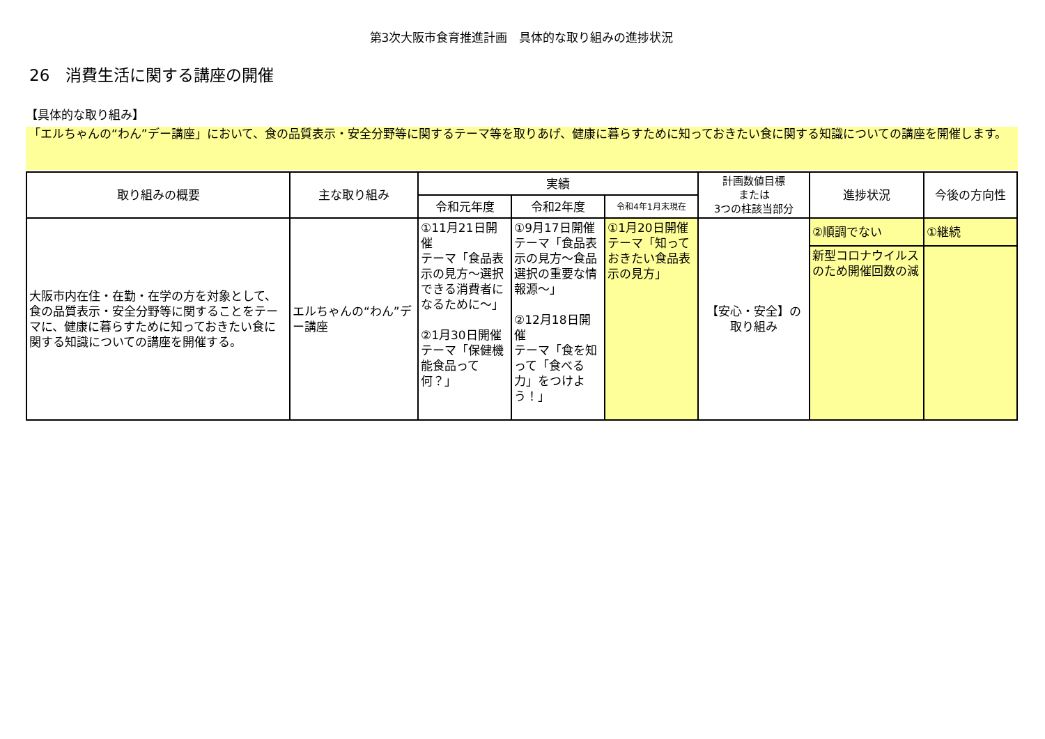第3次大阪市食育推進計画　具体的な取り組みの進捗状況
26　消費生活に関する講座の開催
【具体的な取り組み】
「エルちゃんの“わん”デー講座」において、食の品質表示・安全分野等に関するテーマ等を取りあげ、健康に暮らすために知っておきたい食に関する知識についての講座を開催します。
| 取り組みの概要 | 主な取り組み | 実績 | | | 計画数値目標 または 3つの柱該当部分 | 進捗状況 | 今後の方向性 |
| --- | --- | --- | --- | --- | --- | --- | --- |
| | | 令和元年度 | 令和2年度 | 令和4年1月末現在 | | | |
| 大阪市内在住・在勤・在学の方を対象として、食の品質表示・安全分野等に関することをテーマに、健康に暮らすために知っておきたい食に関する知識についての講座を開催する。 | エルちゃんの“わん”デー講座 | ①11月21日開催 テーマ「食品表示の見方～選択できる消費者になるために～」 ②1月30日開催 テーマ「保健機能食品って何？」 | ①9月17日開催 テーマ「食品表示の見方～食品選択の重要な情報源～」 ②12月18日開催 テーマ「食を知って「食べる力」をつけよう！」 | ①1月20日開催 テーマ「知っておきたい食品表示の見方」 | 【安心・安全】の 取り組み | ②順調でない | ①継続 |
| | | | | | | 新型コロナウイルスのため開催回数の減 | |